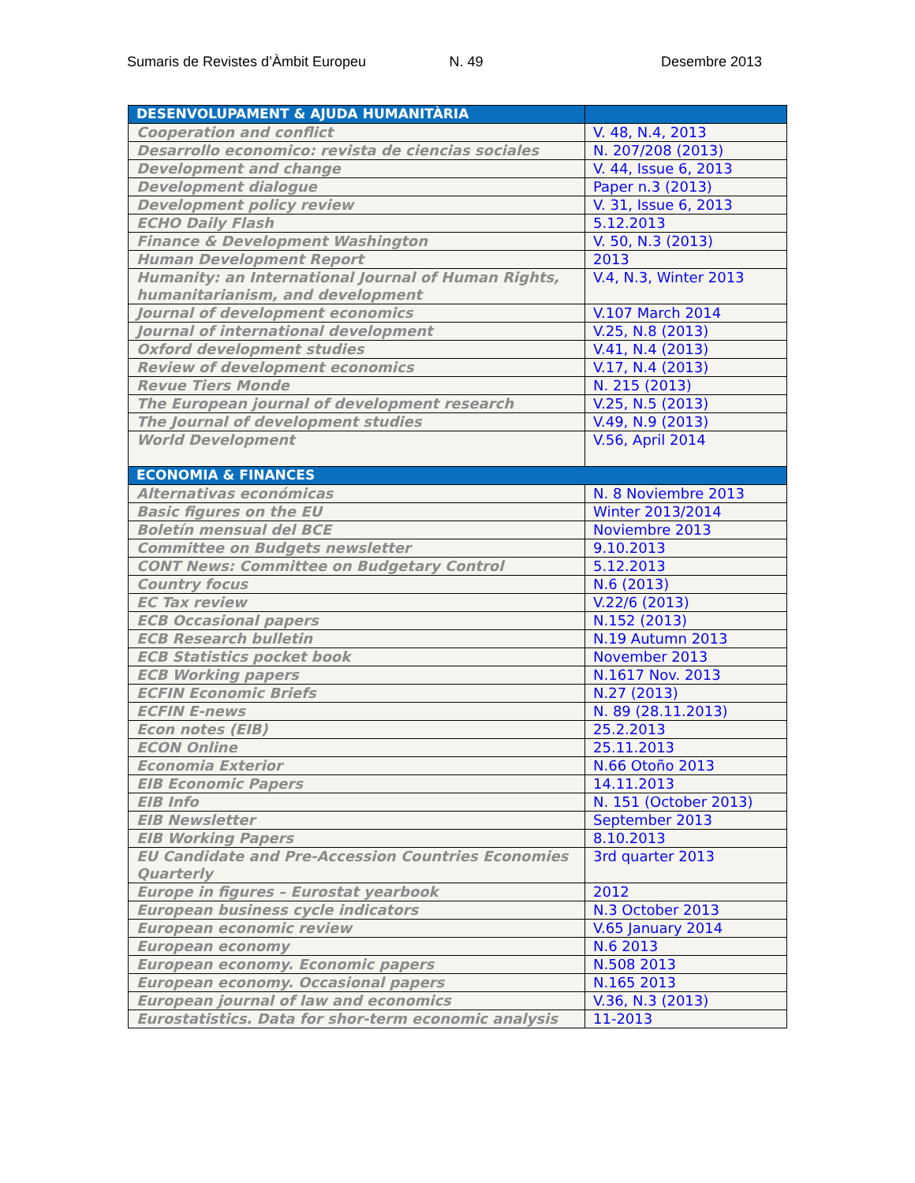Sumaris de Revistes d’Àmbit Europeu N. 49 Desembre 2013
| DESENVOLUPAMENT & AJUDA HUMANITÀRIA | |
| --- | --- |
| Cooperation and conflict | V. 48, N.4, 2013 |
| Desarrollo economico: revista de ciencias sociales | N. 207/208 (2013) |
| Development and change | V. 44, Issue 6, 2013 |
| Development dialogue | Paper n.3 (2013) |
| Development policy review | V. 31, Issue 6, 2013 |
| ECHO Daily Flash | 5.12.2013 |
| Finance & Development Washington | V. 50, N.3 (2013) |
| Human Development Report | 2013 |
| Humanity: an International Journal of Human Rights, humanitarianism, and development | V.4, N.3, Winter 2013 |
| Journal of development economics | V.107 March 2014 |
| Journal of international development | V.25, N.8 (2013) |
| Oxford development studies | V.41, N.4 (2013) |
| Review of development economics | V.17, N.4 (2013) |
| Revue Tiers Monde | N. 215 (2013) |
| The European journal of development research | V.25, N.5 (2013) |
| The Journal of development studies | V.49, N.9 (2013) |
| World Development | V.56, April 2014 |
| ECONOMIA & FINANCES | |
| Alternativas económicas | N. 8 Noviembre 2013 |
| Basic figures on the EU | Winter 2013/2014 |
| Boletín mensual del BCE | Noviembre 2013 |
| Committee on Budgets newsletter | 9.10.2013 |
| CONT News: Committee on Budgetary Control | 5.12.2013 |
| Country focus | N.6 (2013) |
| EC Tax review | V.22/6 (2013) |
| ECB Occasional papers | N.152 (2013) |
| ECB Research bulletin | N.19 Autumn 2013 |
| ECB Statistics pocket book | November 2013 |
| ECB Working papers | N.1617 Nov. 2013 |
| ECFIN Economic Briefs | N.27 (2013) |
| ECFIN E-news | N. 89 (28.11.2013) |
| Econ notes (EIB) | 25.2.2013 |
| ECON Online | 25.11.2013 |
| Economia Exterior | N.66 Otoño 2013 |
| EIB Economic Papers | 14.11.2013 |
| EIB Info | N. 151 (October 2013) |
| EIB Newsletter | September 2013 |
| EIB Working Papers | 8.10.2013 |
| EU Candidate and Pre-Accession Countries Economies Quarterly | 3rd quarter 2013 |
| Europe in figures – Eurostat yearbook | 2012 |
| European business cycle indicators | N.3 October 2013 |
| European economic review | V.65 January 2014 |
| European economy | N.6 2013 |
| European economy. Economic papers | N.508 2013 |
| European economy. Occasional papers | N.165 2013 |
| European journal of law and economics | V.36, N.3 (2013) |
| Eurostatistics. Data for shor-term economic analysis | 11-2013 |